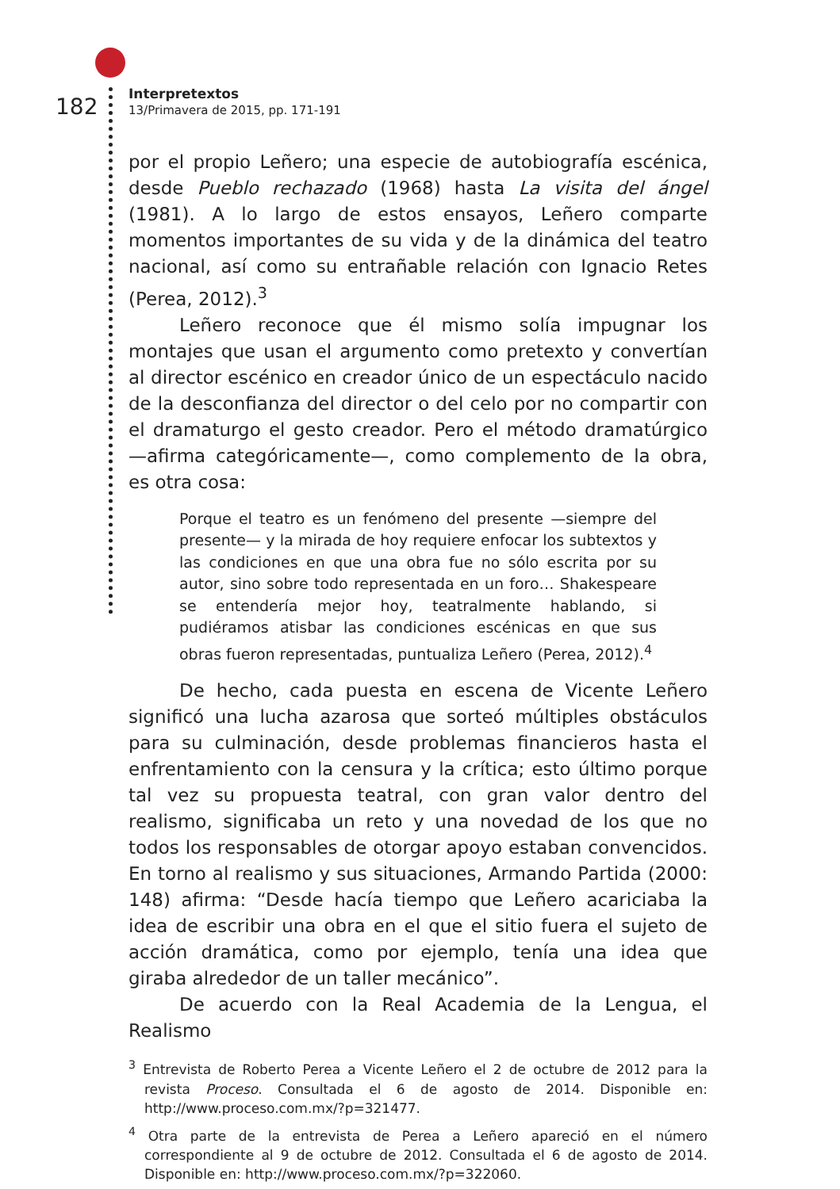182
Interpretextos
13/Primavera de 2015, pp. 171-191
por el propio Leñero; una especie de autobiografía escénica, desde Pueblo rechazado (1968) hasta La visita del ángel (1981). A lo largo de estos ensayos, Leñero comparte momentos importantes de su vida y de la dinámica del teatro nacional, así como su entrañable relación con Ignacio Retes (Perea, 2012).<sup>3</sup>
Leñero reconoce que él mismo solía impugnar los montajes que usan el argumento como pretexto y convertían al director escénico en creador único de un espectáculo nacido de la desconfianza del director o del celo por no compartir con el dramaturgo el gesto creador. Pero el método dramatúrgico —afirma categóricamente—, como complemento de la obra, es otra cosa:
Porque el teatro es un fenómeno del presente —siempre del presente— y la mirada de hoy requiere enfocar los subtextos y las condiciones en que una obra fue no sólo escrita por su autor, sino sobre todo representada en un foro… Shakespeare se entendería mejor hoy, teatralmente hablando, si pudiéramos atisbar las condiciones escénicas en que sus obras fueron representadas, puntualiza Leñero (Perea, 2012).<sup>4</sup>
De hecho, cada puesta en escena de Vicente Leñero significó una lucha azarosa que sorteó múltiples obstáculos para su culminación, desde problemas financieros hasta el enfrentamiento con la censura y la crítica; esto último porque tal vez su propuesta teatral, con gran valor dentro del realismo, significaba un reto y una novedad de los que no todos los responsables de otorgar apoyo estaban convencidos. En torno al realismo y sus situaciones, Armando Partida (2000: 148) afirma: “Desde hacía tiempo que Leñero acariciaba la idea de escribir una obra en el que el sitio fuera el sujeto de acción dramática, como por ejemplo, tenía una idea que giraba alrededor de un taller mecánico”.
De acuerdo con la Real Academia de la Lengua, el Realismo
<sup>3</sup> Entrevista de Roberto Perea a Vicente Leñero el 2 de octubre de 2012 para la revista Proceso. Consultada el 6 de agosto de 2014. Disponible en: http://www.proceso.com.mx/?p=321477.
<sup>4</sup> Otra parte de la entrevista de Perea a Leñero apareció en el número correspondiente al 9 de octubre de 2012. Consultada el 6 de agosto de 2014. Disponible en: http://www.proceso.com.mx/?p=322060.